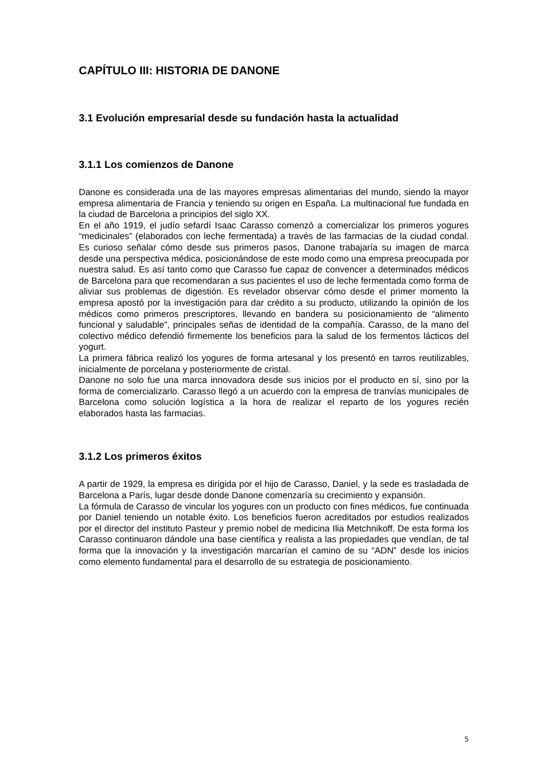CAPÍTULO III: HISTORIA DE DANONE
3.1 Evolución empresarial desde su fundación hasta la actualidad
3.1.1 Los comienzos de Danone
Danone es considerada una de las mayores empresas alimentarias del mundo, siendo la mayor empresa alimentaria de Francia y teniendo su origen en España. La multinacional fue fundada en la ciudad de Barcelona a principios del siglo XX.
En el año 1919, el judío sefardí Isaac Carasso comenzó a comercializar los primeros yogures “medicinales” (elaborados con leche fermentada) a través de las farmacias de la ciudad condal. Es curioso señalar cómo desde sus primeros pasos, Danone trabajaría su imagen de marca desde una perspectiva médica, posicionándose de este modo como una empresa preocupada por nuestra salud. Es así tanto como que Carasso fue capaz de convencer a determinados médicos de Barcelona para que recomendaran a sus pacientes el uso de leche fermentada como forma de aliviar sus problemas de digestión. Es revelador observar cómo desde el primer momento la empresa apostó por la investigación para dar crédito a su producto, utilizando la opinión de los médicos como primeros prescriptores, llevando en bandera su posicionamiento de “alimento funcional y saludable”, principales señas de identidad de la compañía. Carasso, de la mano del colectivo médico defendió firmemente los beneficios para la salud de los fermentos lácticos del yogurt.
La primera fábrica realizó los yogures de forma artesanal y los presentó en tarros reutilizables, inicialmente de porcelana y posteriormente de cristal.
Danone no solo fue una marca innovadora desde sus inicios por el producto en sí, sino por la forma de comercializarlo. Carasso llegó a un acuerdo con la empresa de tranvías municipales de Barcelona como solución logística a la hora de realizar el reparto de los yogures recién elaborados hasta las farmacias.
3.1.2 Los primeros éxitos
A partir de 1929, la empresa es dirigida por el hijo de Carasso, Daniel, y la sede es trasladada de Barcelona a París, lugar desde donde Danone comenzaría su crecimiento y expansión.
La fórmula de Carasso de vincular los yogures con un producto con fines médicos, fue continuada por Daniel teniendo un notable éxito. Los beneficios fueron acreditados por estudios realizados por el director del instituto Pasteur y premio nobel de medicina Ilia Metchnikoff. De esta forma los Carasso continuaron dándole una base científica y realista a las propiedades que vendían, de tal forma que la innovación y la investigación marcarían el camino de su “ADN” desde los inicios como elemento fundamental para el desarrollo de su estrategia de posicionamiento.
5